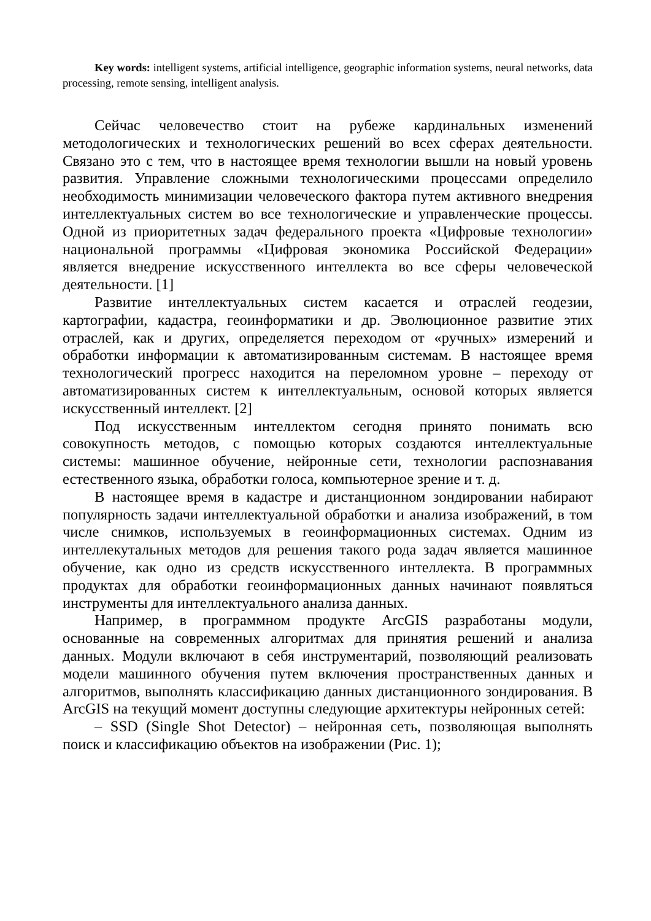Key words: intelligent systems, artificial intelligence, geographic information systems, neural networks, data processing, remote sensing, intelligent analysis.
Сейчас человечество стоит на рубеже кардинальных изменений методологических и технологических решений во всех сферах деятельности. Связано это с тем, что в настоящее время технологии вышли на новый уровень развития. Управление сложными технологическими процессами определило необходимость минимизации человеческого фактора путем активного внедрения интеллектуальных систем во все технологические и управленческие процессы. Одной из приоритетных задач федерального проекта «Цифровые технологии» национальной программы «Цифровая экономика Российской Федерации» является внедрение искусственного интеллекта во все сферы человеческой деятельности. [1]
Развитие интеллектуальных систем касается и отраслей геодезии, картографии, кадастра, геоинформатики и др. Эволюционное развитие этих отраслей, как и других, определяется переходом от «ручных» измерений и обработки информации к автоматизированным системам. В настоящее время технологический прогресс находится на переломном уровне – переходу от автоматизированных систем к интеллектуальным, основой которых является искусственный интеллект. [2]
Под искусственным интеллектом сегодня принято понимать всю совокупность методов, с помощью которых создаются интеллектуальные системы: машинное обучение, нейронные сети, технологии распознавания естественного языка, обработки голоса, компьютерное зрение и т. д.
В настоящее время в кадастре и дистанционном зондировании набирают популярность задачи интеллектуальной обработки и анализа изображений, в том числе снимков, используемых в геоинформационных системах. Одним из интеллекутальных методов для решения такого рода задач является машинное обучение, как одно из средств искусственного интеллекта. В программных продуктах для обработки геоинформационных данных начинают появляться инструменты для интеллектуального анализа данных.
Например, в программном продукте ArcGIS разработаны модули, основанные на современных алгоритмах для принятия решений и анализа данных. Модули включают в себя инструментарий, позволяющий реализовать модели машинного обучения путем включения пространственных данных и алгоритмов, выполнять классификацию данных дистанционного зондирования. В ArcGIS на текущий момент доступны следующие архитектуры нейронных сетей:
– SSD (Single Shot Detector) – нейронная сеть, позволяющая выполнять поиск и классификацию объектов на изображении (Рис. 1);